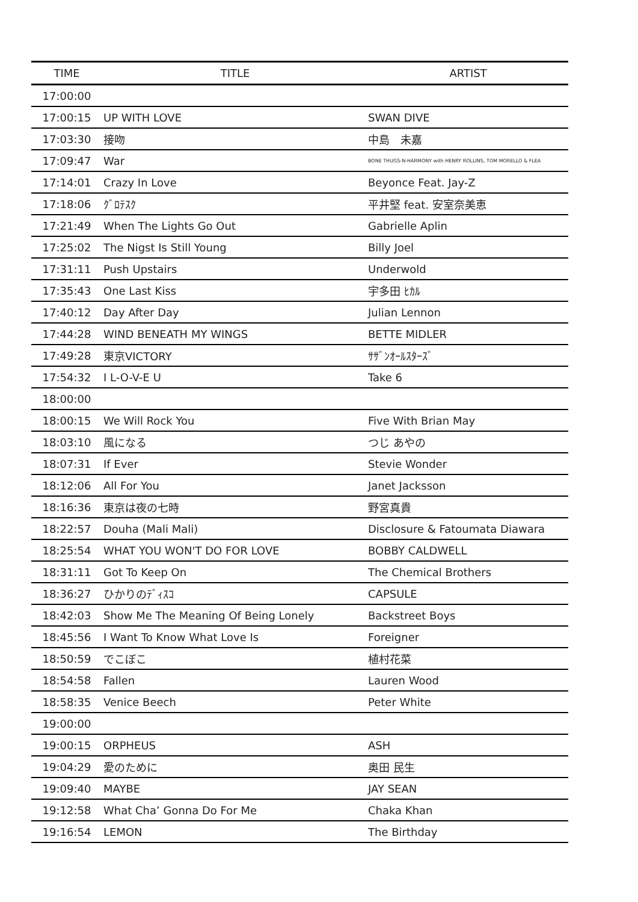| TIME | TITLE | ARTIST |
| --- | --- | --- |
| 17:00:00 | | |
| 17:00:15 | UP WITH LOVE | SWAN DIVE |
| 17:03:30 | 接吻 | 中島 未嘉 |
| 17:09:47 | War | BONE THUGS-N-HARMONY with HENRY ROLLINS, TOM MORELLO & FLEA |
| 17:14:01 | Crazy In Love | Beyonce Feat. Jay-Z |
| 17:18:06 | ｸﾞﾛﾃｽｸ | 平井堅 feat. 安室奈美恵 |
| 17:21:49 | When The Lights Go Out | Gabrielle Aplin |
| 17:25:02 | The Nigst Is Still Young | Billy Joel |
| 17:31:11 | Push Upstairs | Underwold |
| 17:35:43 | One Last Kiss | 宇多田 ﾋｶﾙ |
| 17:40:12 | Day After Day | Julian Lennon |
| 17:44:28 | WIND BENEATH MY WINGS | BETTE MIDLER |
| 17:49:28 | 東京VICTORY | ｻｻﾞﾝｵｰﾙｽﾀｰｽﾞ |
| 17:54:32 | I L-O-V-E U | Take 6 |
| 18:00:00 | | |
| 18:00:15 | We Will Rock You | Five With Brian May |
| 18:03:10 | 風になる | つじ あやの |
| 18:07:31 | If Ever | Stevie Wonder |
| 18:12:06 | All For You | Janet Jacksson |
| 18:16:36 | 東京は夜の七時 | 野宮真貴 |
| 18:22:57 | Douha (Mali Mali) | Disclosure & Fatoumata Diawara |
| 18:25:54 | WHAT YOU WON'T DO FOR LOVE | BOBBY CALDWELL |
| 18:31:11 | Got To Keep On | The Chemical Brothers |
| 18:36:27 | ひかりのﾃﾞｨｽｺ | CAPSULE |
| 18:42:03 | Show Me The Meaning Of Being Lonely | Backstreet Boys |
| 18:45:56 | I Want To Know What Love Is | Foreigner |
| 18:50:59 | でこぼこ | 植村花菜 |
| 18:54:58 | Fallen | Lauren Wood |
| 18:58:35 | Venice Beech | Peter White |
| 19:00:00 | | |
| 19:00:15 | ORPHEUS | ASH |
| 19:04:29 | 愛のために | 奥田 民生 |
| 19:09:40 | MAYBE | JAY SEAN |
| 19:12:58 | What Cha’ Gonna Do For Me | Chaka Khan |
| 19:16:54 | LEMON | The Birthday |